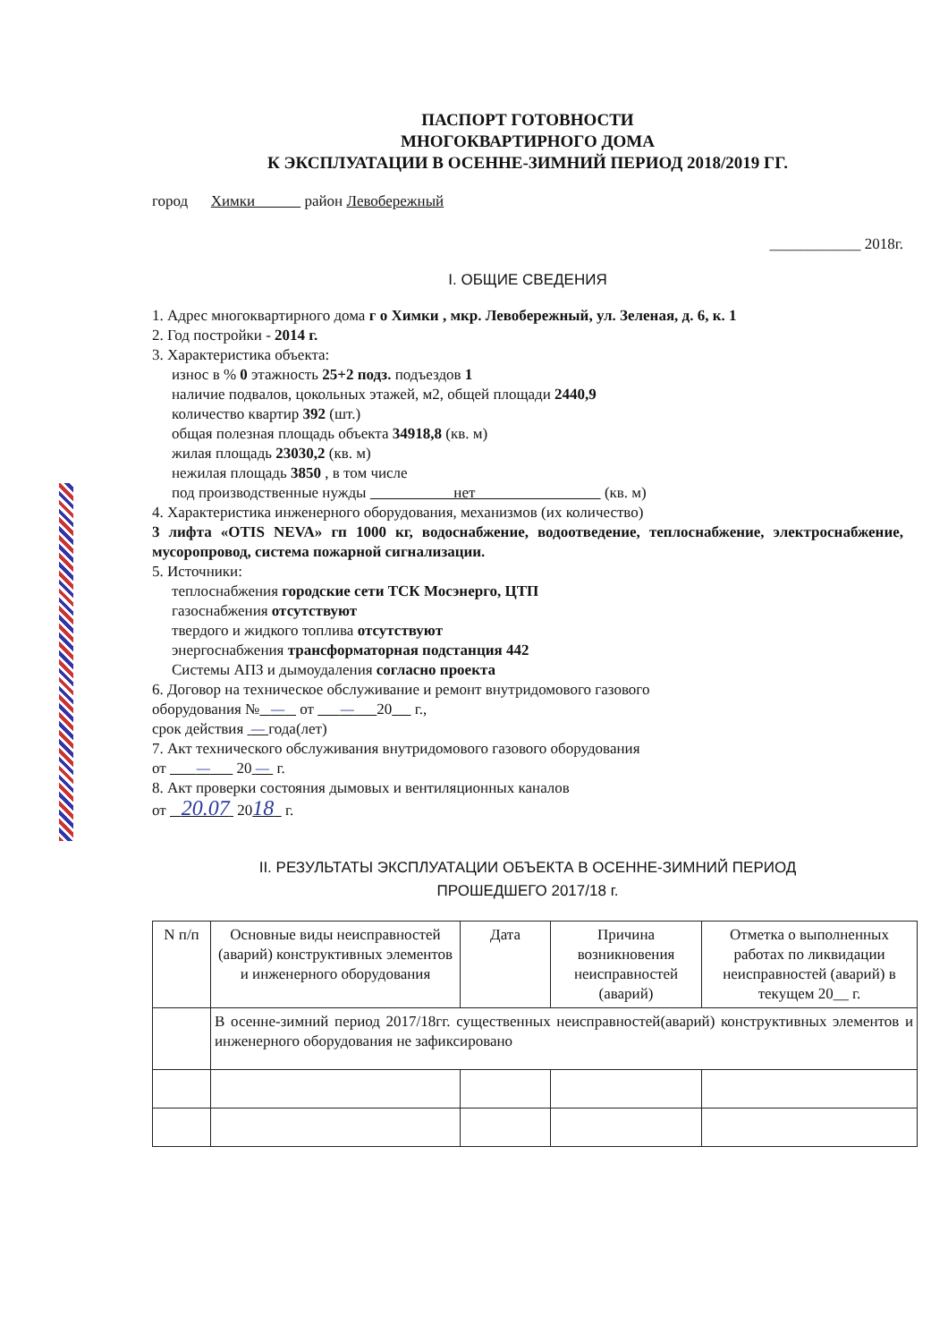ПАСПОРТ ГОТОВНОСТИ
МНОГОКВАРТИРНОГО ДОМА
К ЭКСПЛУАТАЦИИ В ОСЕННЕ-ЗИМНИЙ ПЕРИОД 2018/2019 ГГ.
город Химки район Левобережный
____________ 2018г.
I. ОБЩИЕ СВЕДЕНИЯ
1. Адрес многоквартирного дома г о Химки , мкр. Левобережный, ул. Зеленая, д. 6, к. 1
2. Год постройки - 2014 г.
3. Характеристика объекта:
износ в % 0 этажность 25+2 подз. подъездов 1
наличие подвалов, цокольных этажей, м2, общей площади 2440,9
количество квартир 392 (шт.)
общая полезная площадь объекта 34918,8 (кв. м)
жилая площадь 23030,2 (кв. м)
нежилая площадь 3850 , в том числе
под производственные нужды нет (кв. м)
4. Характеристика инженерного оборудования, механизмов (их количество)
3 лифта «OTIS NEVA» гп 1000 кг, водоснабжение, водоотведение, теплоснабжение, электроснабжение, мусоропровод, система пожарной сигнализации.
5. Источники:
теплоснабжения городские сети ТСК Мосэнерго, ЦТП
газоснабжения отсутствуют
твердого и жидкого топлива отсутствуют
энергоснабжения трансформаторная подстанция 442
Системы АПЗ и дымоудаления согласно проекта
6. Договор на техническое обслуживание и ремонт внутридомового газового
оборудования № — от — 20 г.,
срок действия — года(лет)
7. Акт технического обслуживания внутридомового газового оборудования
от — 20 — г.
8. Акт проверки состояния дымовых и вентиляционных каналов
от 20.07 2018 г.
II. РЕЗУЛЬТАТЫ ЭКСПЛУАТАЦИИ ОБЪЕКТА В ОСЕННЕ-ЗИМНИЙ ПЕРИОД
ПРОШЕДШЕГО 2017/18 г.
| N п/п | Основные виды неисправностей (аварий) конструктивных элементов и инженерного оборудования | Дата | Причина возникновения неисправностей (аварий) | Отметка о выполненных работах по ликвидации неисправностей (аварий) в текущем 20__ г. |
| --- | --- | --- | --- | --- |
| | В осенне-зимний период 2017/18гг. существенных неисправностей(аварий) конструктивных элементов и инженерного оборудования не зафиксировано | | | |